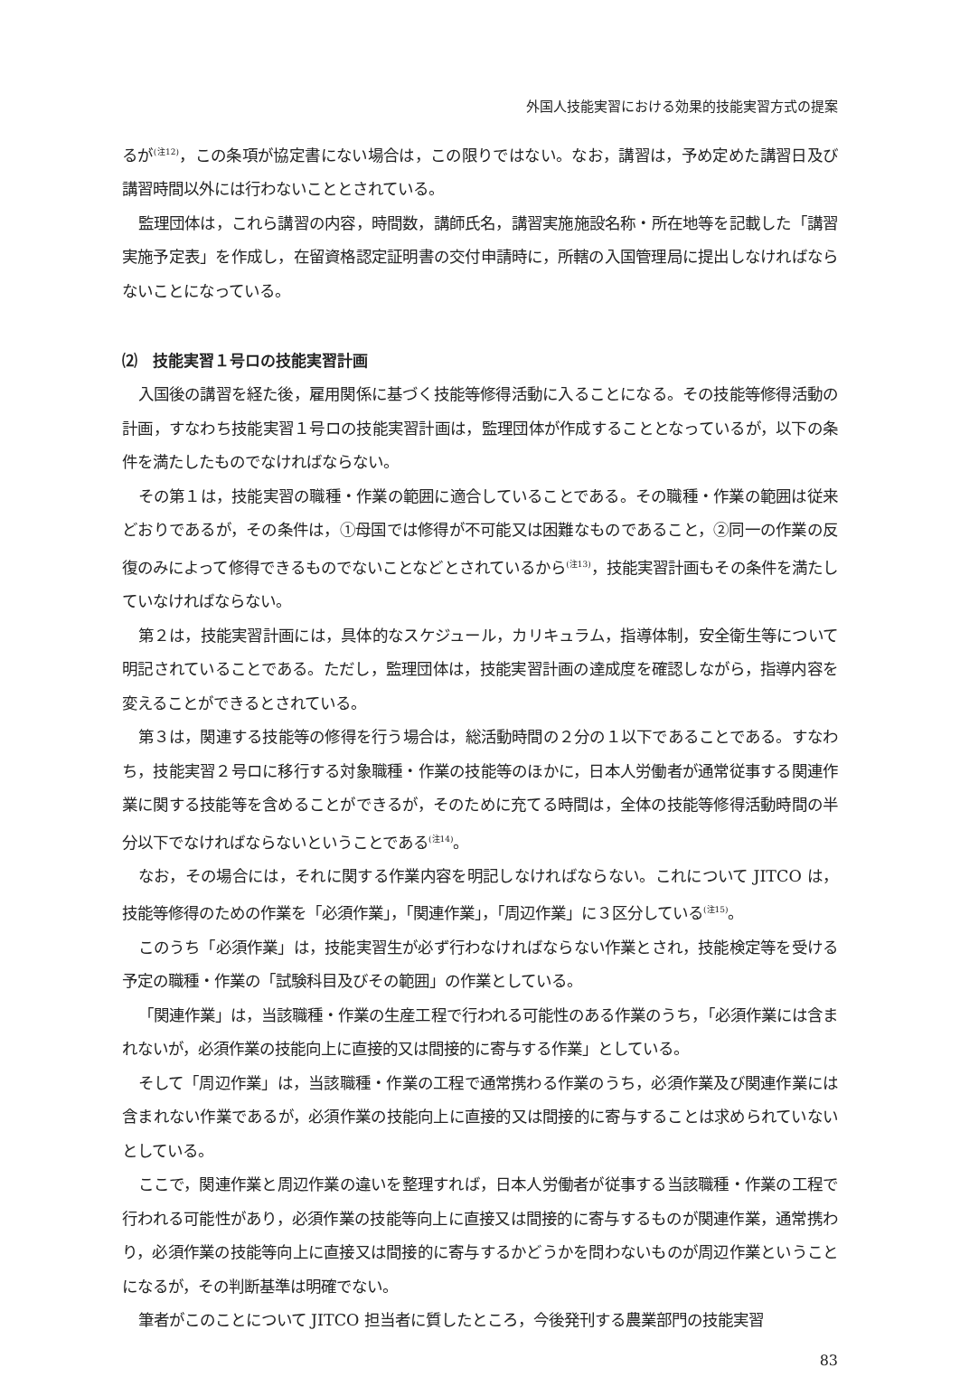外国人技能実習における効果的技能実習方式の提案
るが<sup>(注12)</sup>，この条項が協定書にない場合は，この限りではない。なお，講習は，予め定めた講習日及び講習時間以外には行わないこととされている。
監理団体は，これら講習の内容，時間数，講師氏名，講習実施施設名称・所在地等を記載した「講習実施予定表」を作成し，在留資格認定証明書の交付申請時に，所轄の入国管理局に提出しなければならないことになっている。
⑵　技能実習１号ロの技能実習計画
入国後の講習を経た後，雇用関係に基づく技能等修得活動に入ることになる。その技能等修得活動の計画，すなわち技能実習１号ロの技能実習計画は，監理団体が作成することとなっているが，以下の条件を満たしたものでなければならない。
その第１は，技能実習の職種・作業の範囲に適合していることである。その職種・作業の範囲は従来どおりであるが，その条件は，①母国では修得が不可能又は困難なものであること，②同一の作業の反復のみによって修得できるものでないことなどとされているから<sup>(注13)</sup>，技能実習計画もその条件を満たしていなければならない。
第２は，技能実習計画には，具体的なスケジュール，カリキュラム，指導体制，安全衛生等について明記されていることである。ただし，監理団体は，技能実習計画の達成度を確認しながら，指導内容を変えることができるとされている。
第３は，関連する技能等の修得を行う場合は，総活動時間の２分の１以下であることである。すなわち，技能実習２号ロに移行する対象職種・作業の技能等のほかに，日本人労働者が通常従事する関連作業に関する技能等を含めることができるが，そのために充てる時間は，全体の技能等修得活動時間の半分以下でなければならないということである<sup>(注14)</sup>。
なお，その場合には，それに関する作業内容を明記しなければならない。これについて JITCO は，技能等修得のための作業を「必須作業」，「関連作業」，「周辺作業」に３区分している<sup>(注15)</sup>。
このうち「必須作業」は，技能実習生が必ず行わなければならない作業とされ，技能検定等を受ける予定の職種・作業の「試験科目及びその範囲」の作業としている。
「関連作業」は，当該職種・作業の生産工程で行われる可能性のある作業のうち，「必須作業には含まれないが，必須作業の技能向上に直接的又は間接的に寄与する作業」としている。
そして「周辺作業」は，当該職種・作業の工程で通常携わる作業のうち，必須作業及び関連作業には含まれない作業であるが，必須作業の技能向上に直接的又は間接的に寄与することは求められていないとしている。
ここで，関連作業と周辺作業の違いを整理すれば，日本人労働者が従事する当該職種・作業の工程で行われる可能性があり，必須作業の技能等向上に直接又は間接的に寄与するものが関連作業，通常携わり，必須作業の技能等向上に直接又は間接的に寄与するかどうかを問わないものが周辺作業ということになるが，その判断基準は明確でない。
筆者がこのことについて JITCO 担当者に質したところ，今後発刊する農業部門の技能実習
83